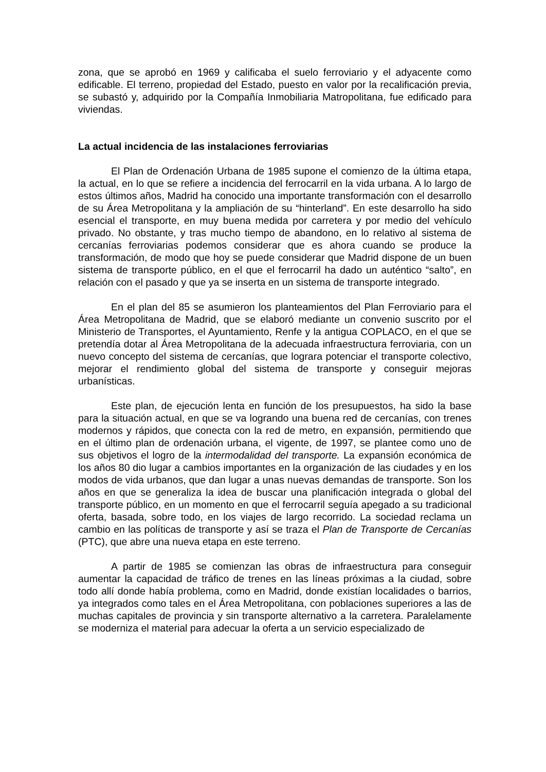zona, que se aprobó en 1969 y calificaba el suelo ferroviario y el adyacente como edificable. El terreno, propiedad del Estado, puesto en valor por la recalificación previa, se subastó y, adquirido por la Compañía Inmobiliaria Matropolitana, fue edificado para viviendas.
La actual incidencia de las instalaciones ferroviarias
El Plan de Ordenación Urbana de 1985 supone el comienzo de la última etapa, la actual, en lo que se refiere a incidencia del ferrocarril en la vida urbana. A lo largo de estos últimos años, Madrid ha conocido una importante transformación con el desarrollo de su Área Metropolitana y la ampliación de su “hinterland”. En este desarrollo ha sido esencial el transporte, en muy buena medida por carretera y por medio del vehículo privado. No obstante, y tras mucho tiempo de abandono, en lo relativo al sistema de cercanías ferroviarias podemos considerar que es ahora cuando se produce la transformación, de modo que hoy se puede considerar que Madrid dispone de un buen sistema de transporte público, en el que el ferrocarril ha dado un auténtico “salto”, en relación con el pasado y que ya se inserta en un sistema de transporte integrado.
En el plan del 85 se asumieron los planteamientos del Plan Ferroviario para el Área Metropolitana de Madrid, que se elaboró mediante un convenio suscrito por el Ministerio de Transportes, el Ayuntamiento, Renfe y la antigua COPLACO, en el que se pretendía dotar al Área Metropolitana de la adecuada infraestructura ferroviaria, con un nuevo concepto del sistema de cercanías, que lograra potenciar el transporte colectivo, mejorar el rendimiento global del sistema de transporte y conseguir mejoras urbanísticas.
Este plan, de ejecución lenta en función de los presupuestos, ha sido la base para la situación actual, en que se va logrando una buena red de cercanías, con trenes modernos y rápidos, que conecta con la red de metro, en expansión, permitiendo que en el último plan de ordenación urbana, el vigente, de 1997, se plantee como uno de sus objetivos el logro de la intermodalidad del transporte. La expansión económica de los años 80 dio lugar a cambios importantes en la organización de las ciudades y en los modos de vida urbanos, que dan lugar a unas nuevas demandas de transporte. Son los años en que se generaliza la idea de buscar una planificación integrada o global del transporte público, en un momento en que el ferrocarril seguía apegado a su tradicional oferta, basada, sobre todo, en los viajes de largo recorrido. La sociedad reclama un cambio en las políticas de transporte y así se traza el Plan de Transporte de Cercanías (PTC), que abre una nueva etapa en este terreno.
A partir de 1985 se comienzan las obras de infraestructura para conseguir aumentar la capacidad de tráfico de trenes en las líneas próximas a la ciudad, sobre todo allí donde había problema, como en Madrid, donde existían localidades o barrios, ya integrados como tales en el Área Metropolitana, con poblaciones superiores a las de muchas capitales de provincia y sin transporte alternativo a la carretera. Paralelamente se moderniza el material para adecuar la oferta a un servicio especializado de